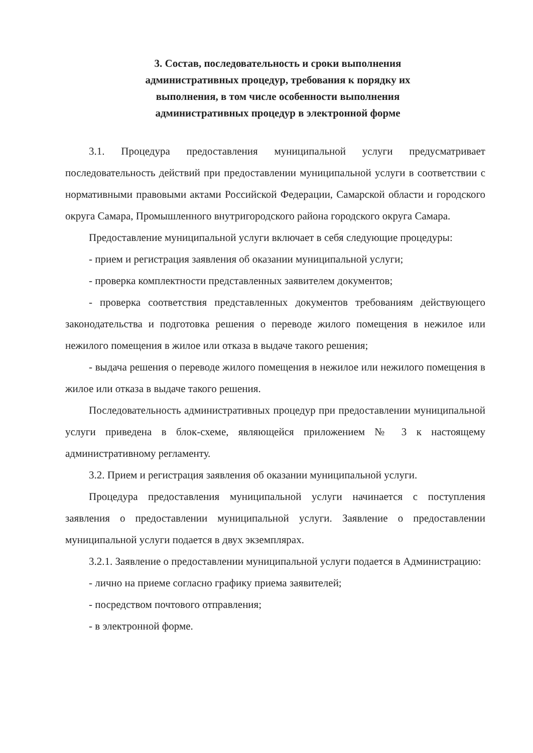3. Состав, последовательность и сроки выполнения
административных процедур, требования к порядку их
выполнения, в том числе особенности выполнения
административных процедур в электронной форме
3.1. Процедура предоставления муниципальной услуги предусматривает последовательность действий при предоставлении муниципальной услуги в соответствии с нормативными правовыми актами Российской Федерации, Самарской области и городского округа Самара, Промышленного внутригородского района городского округа Самара.
Предоставление муниципальной услуги включает в себя следующие процедуры:
- прием и регистрация заявления об оказании муниципальной услуги;
- проверка комплектности представленных заявителем документов;
- проверка соответствия представленных документов требованиям действующего законодательства и подготовка решения о переводе жилого помещения в нежилое или нежилого помещения в жилое или отказа в выдаче такого решения;
- выдача решения о переводе жилого помещения в нежилое или нежилого помещения в жилое или отказа в выдаче такого решения.
Последовательность административных процедур при предоставлении муниципальной услуги приведена в блок-схеме, являющейся приложением № 3 к настоящему административному регламенту.
3.2. Прием и регистрация заявления об оказании муниципальной услуги.
Процедура предоставления муниципальной услуги начинается с поступления заявления о предоставлении муниципальной услуги. Заявление о предоставлении муниципальной услуги подается в двух экземплярах.
3.2.1. Заявление о предоставлении муниципальной услуги подается в Администрацию:
- лично на приеме согласно графику приема заявителей;
- посредством почтового отправления;
- в электронной форме.